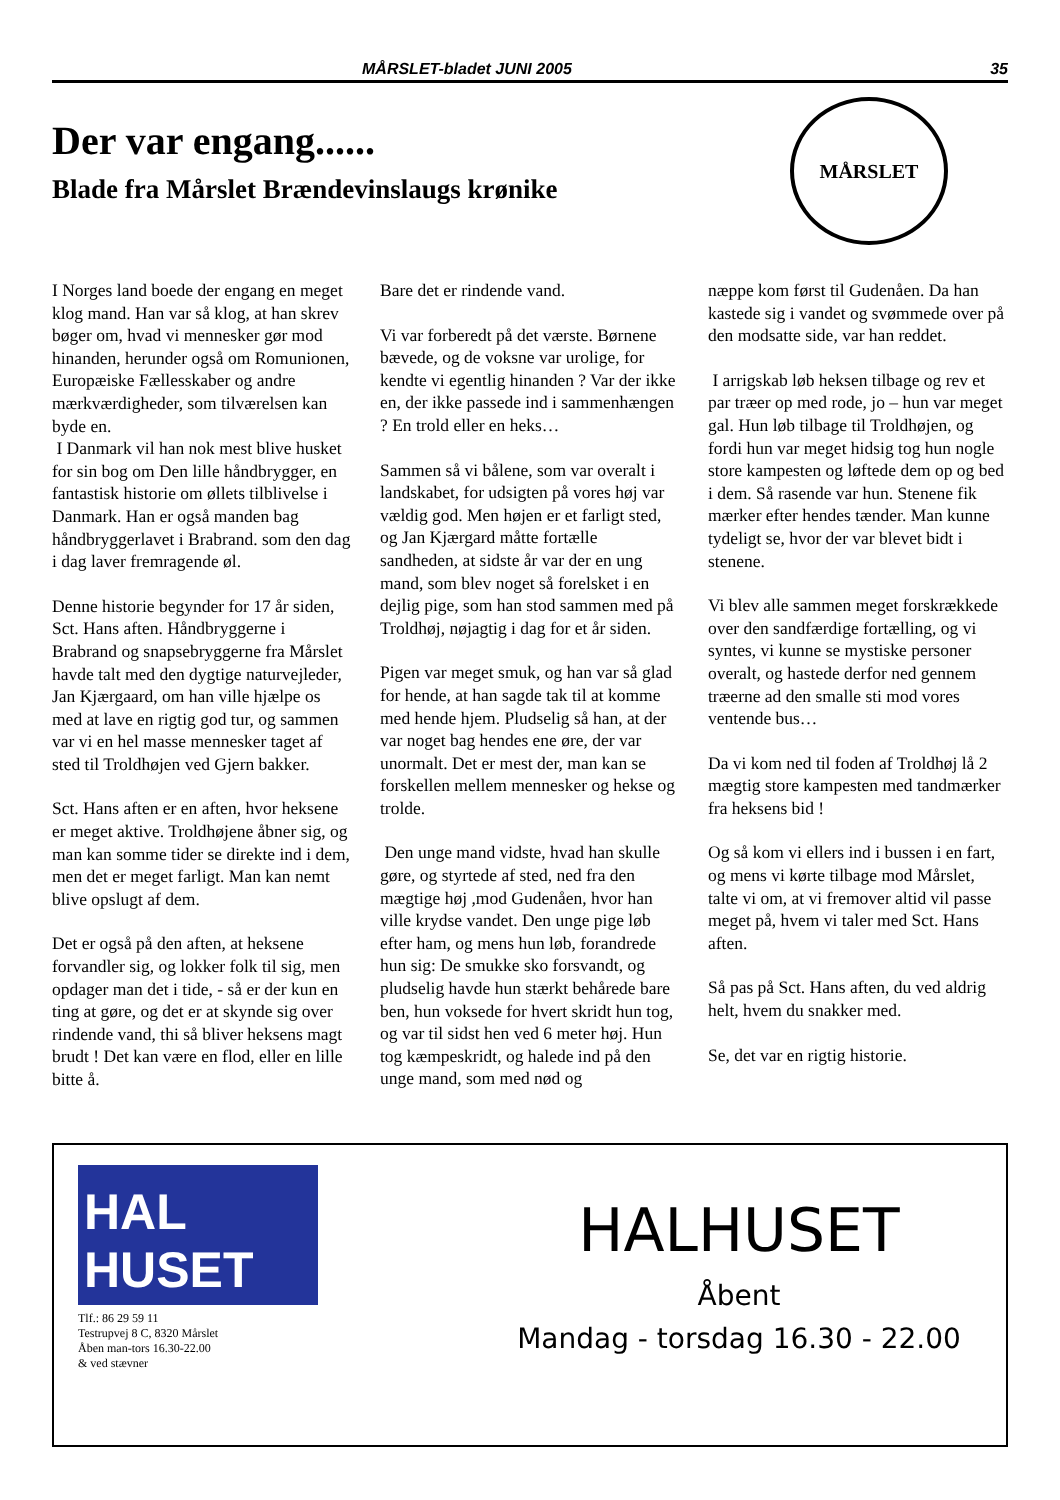MÅRSLET-bladet JUNI 2005 35
Der var engang......
Blade fra Mårslet Brændevinslaugs krønike
MÅRSLET
I Norges land boede der engang en meget klog mand. Han var så klog, at han skrev bøger om, hvad vi mennesker gør mod hinanden, herunder også om Romunionen, Europæiske Fællesskaber og andre mærkværdigheder, som tilværelsen kan byde en.
I Danmark vil han nok mest blive husket for sin bog om Den lille håndbrygger, en fantastisk historie om øllets tilblivelse i Danmark. Han er også manden bag håndbryggerlavet i Brabrand. som den dag i dag laver fremragende øl.
Denne historie begynder for 17 år siden, Sct. Hans aften. Håndbryggerne i Brabrand og snapsebryggerne fra Mårslet havde talt med den dygtige naturvejleder, Jan Kjærgaard, om han ville hjælpe os med at lave en rigtig god tur, og sammen var vi en hel masse mennesker taget af sted til Troldhøjen ved Gjern bakker.
Sct. Hans aften er en aften, hvor heksene er meget aktive. Troldhøjene åbner sig, og man kan somme tider se direkte ind i dem, men det er meget farligt. Man kan nemt blive opslugt af dem.
Det er også på den aften, at heksene forvandler sig, og lokker folk til sig, men opdager man det i tide, - så er der kun en ting at gøre, og det er at skynde sig over rindende vand, thi så bliver heksens magt brudt ! Det kan være en flod, eller en lille bitte å.
Bare det er rindende vand.
Vi var forberedt på det værste. Børnene bævede, og de voksne var urolige, for kendte vi egentlig hinanden ? Var der ikke en, der ikke passede ind i sammenhængen ? En trold eller en heks…
Sammen så vi bålene, som var overalt i landskabet, for udsigten på vores høj var vældig god. Men højen er et farligt sted, og Jan Kjærgard måtte fortælle sandheden, at sidste år var der en ung mand, som blev noget så forelsket i en dejlig pige, som han stod sammen med på Troldhøj, nøjagtig i dag for et år siden.
Pigen var meget smuk, og han var så glad for hende, at han sagde tak til at komme med hende hjem. Pludselig så han, at der var noget bag hendes ene øre, der var unormalt. Det er mest der, man kan se forskellen mellem mennesker og hekse og trolde.
Den unge mand vidste, hvad han skulle gøre, og styrtede af sted, ned fra den mægtige høj ,mod Gudenåen, hvor han ville krydse vandet. Den unge pige løb efter ham, og mens hun løb, forandrede hun sig: De smukke sko forsvandt, og pludselig havde hun stærkt behårede bare ben, hun voksede for hvert skridt hun tog, og var til sidst hen ved 6 meter høj. Hun tog kæmpeskridt, og halede ind på den unge mand, som med nød og
næppe kom først til Gudenåen. Da han kastede sig i vandet og svømmede over på den modsatte side, var han reddet.
I arrigskab løb heksen tilbage og rev et par træer op med rode, jo – hun var meget gal. Hun løb tilbage til Troldhøjen, og fordi hun var meget hidsig tog hun nogle store kampesten og løftede dem op og bed i dem. Så rasende var hun. Stenene fik mærker efter hendes tænder. Man kunne tydeligt se, hvor der var blevet bidt i stenene.
Vi blev alle sammen meget forskrækkede over den sandfærdige fortælling, og vi syntes, vi kunne se mystiske personer overalt, og hastede derfor ned gennem træerne ad den smalle sti mod vores ventende bus…
Da vi kom ned til foden af Troldhøj lå 2 mægtig store kampesten med tandmærker fra heksens bid !
Og så kom vi ellers ind i bussen i en fart, og mens vi kørte tilbage mod Mårslet, talte vi om, at vi fremover altid vil passe meget på, hvem vi taler med Sct. Hans aften.
Så pas på Sct. Hans aften, du ved aldrig helt, hvem du snakker med.
Se, det var en rigtig historie.
HAL HUSET
Tlf.: 86 29 59 11
Testrupvej 8 C, 8320 Mårslet
Åben man-tors 16.30-22.00
& ved stævner
HALHUSET
Åbent
Mandag - torsdag 16.30 - 22.00